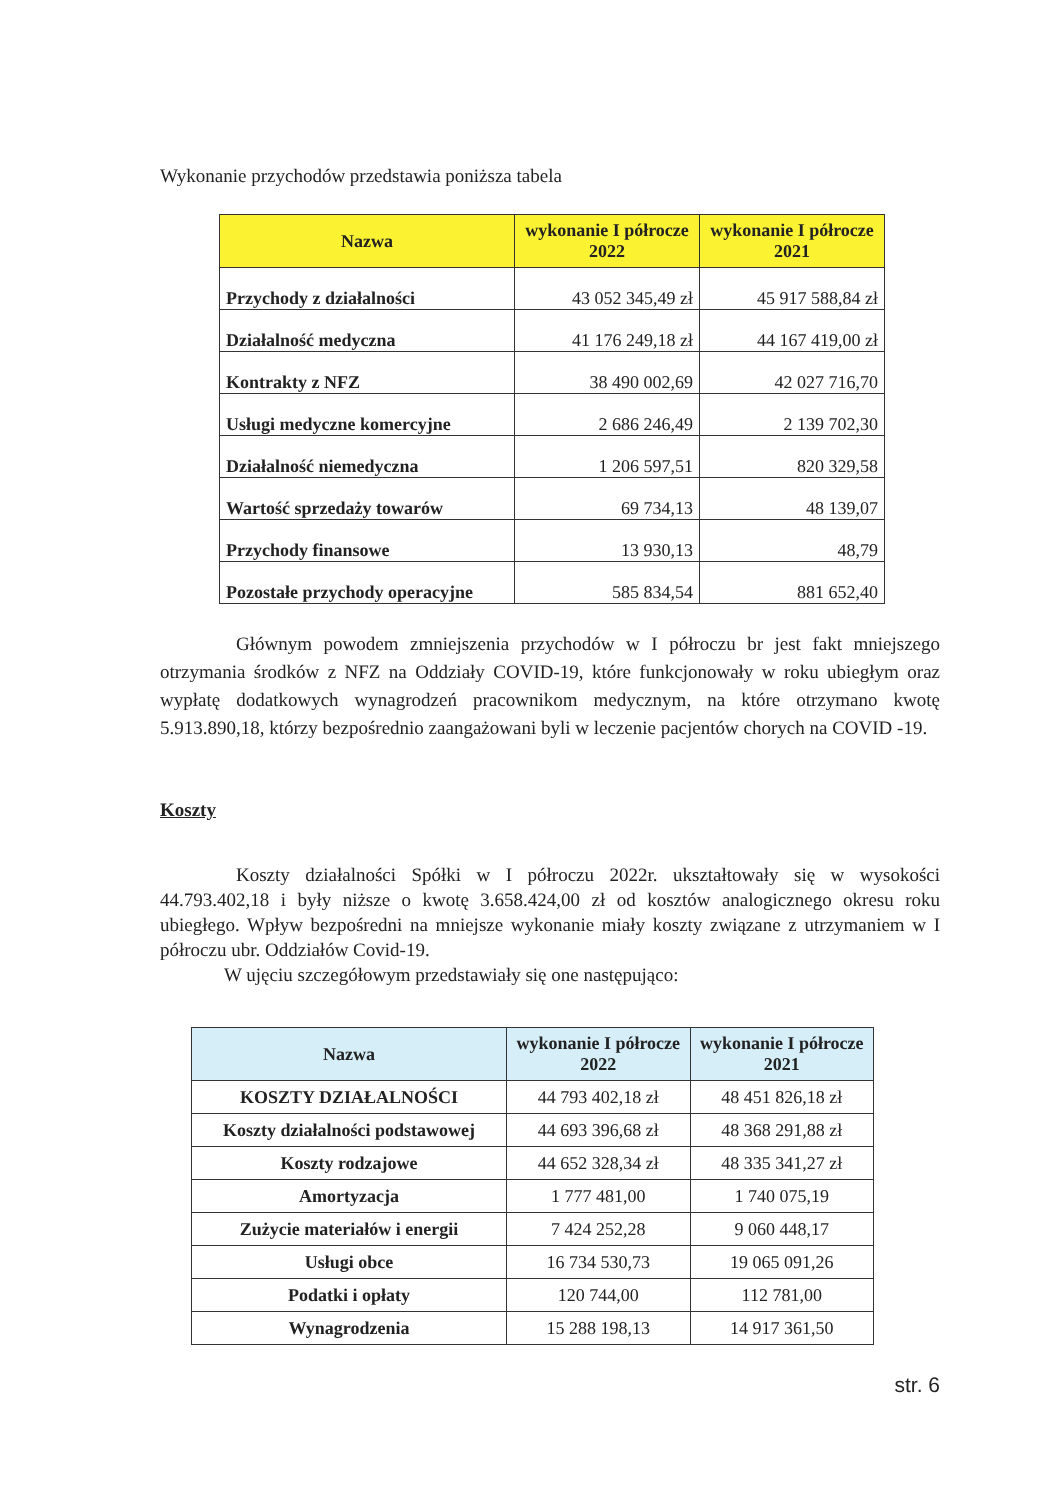Wykonanie przychodów przedstawia poniższa tabela
| Nazwa | wykonanie I półrocze 2022 | wykonanie I półrocze 2021 |
| --- | --- | --- |
| Przychody z działalności | 43 052 345,49 zł | 45 917 588,84 zł |
| Działalność medyczna | 41 176 249,18 zł | 44 167 419,00 zł |
| Kontrakty z NFZ | 38 490 002,69 | 42 027 716,70 |
| Usługi medyczne komercyjne | 2 686 246,49 | 2 139 702,30 |
| Działalność niemedyczna | 1 206 597,51 | 820 329,58 |
| Wartość sprzedaży towarów | 69 734,13 | 48 139,07 |
| Przychody finansowe | 13 930,13 | 48,79 |
| Pozostałe przychody operacyjne | 585 834,54 | 881 652,40 |
Głównym powodem zmniejszenia przychodów w I półroczu br jest fakt mniejszego otrzymania środków z NFZ na Oddziały COVID-19, które funkcjonowały w roku ubiegłym oraz wypłatę dodatkowych wynagrodzeń pracownikom medycznym, na które otrzymano kwotę 5.913.890,18, którzy bezpośrednio zaangażowani byli w leczenie pacjentów chorych na COVID -19.
Koszty
Koszty działalności Spółki w I półroczu 2022r. ukształtowały się w wysokości 44.793.402,18 i były niższe o kwotę 3.658.424,00 zł od kosztów analogicznego okresu roku ubiegłego. Wpływ bezpośredni na mniejsze wykonanie miały koszty związane z utrzymaniem w I półroczu ubr. Oddziałów Covid-19.
W ujęciu szczegółowym przedstawiały się one następująco:
| Nazwa | wykonanie I półrocze 2022 | wykonanie I półrocze 2021 |
| --- | --- | --- |
| KOSZTY DZIAŁALNOŚCI | 44 793 402,18 zł | 48 451 826,18 zł |
| Koszty działalności podstawowej | 44 693 396,68 zł | 48 368 291,88 zł |
| Koszty rodzajowe | 44 652 328,34 zł | 48 335 341,27 zł |
| Amortyzacja | 1 777 481,00 | 1 740 075,19 |
| Zużycie materiałów i energii | 7 424 252,28 | 9 060 448,17 |
| Usługi obce | 16 734 530,73 | 19 065 091,26 |
| Podatki i opłaty | 120 744,00 | 112 781,00 |
| Wynagrodzenia | 15 288 198,13 | 14 917 361,50 |
str. 6